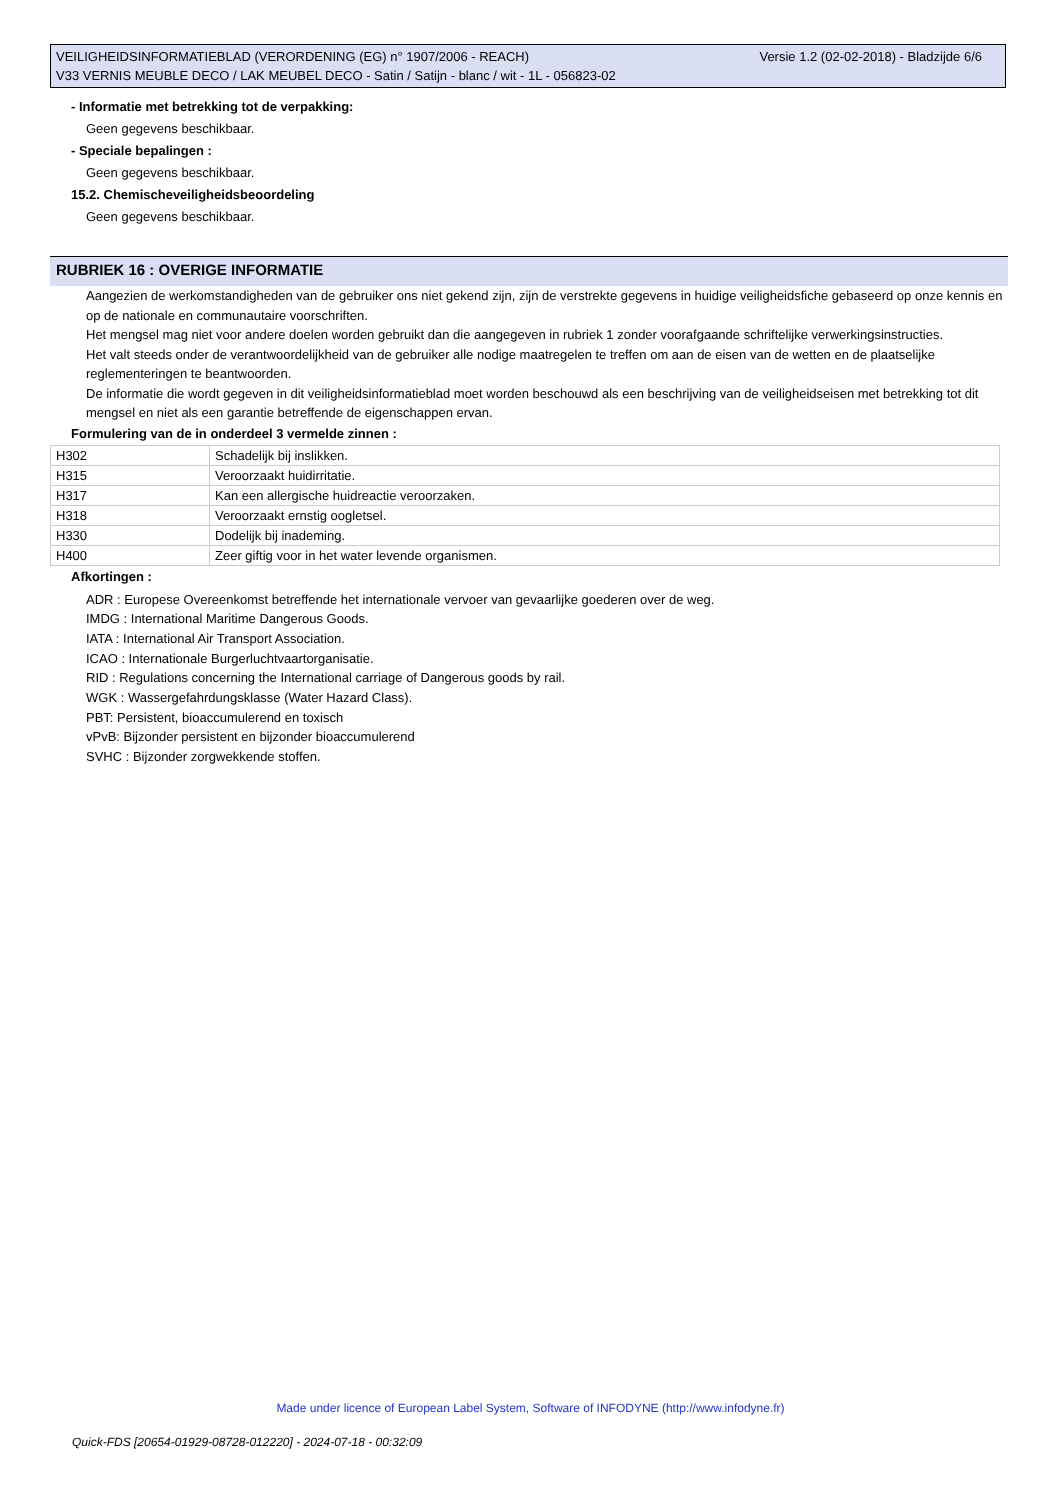Versie 1.2 (02-02-2018) - Bladzijde 6/6 VEILIGHEIDSINFORMATIEBLAD (VERORDENING (EG) n° 1907/2006 - REACH)
V33 VERNIS MEUBLE DECO / LAK MEUBEL DECO - Satin / Satijn - blanc / wit - 1L - 056823-02
- Informatie met betrekking tot de verpakking:
Geen gegevens beschikbaar.
- Speciale bepalingen :
Geen gegevens beschikbaar.
15.2. Chemischeveiligheidsbeoordeling
Geen gegevens beschikbaar.
RUBRIEK 16 : OVERIGE INFORMATIE
Aangezien de werkomstandigheden van de gebruiker ons niet gekend zijn, zijn de verstrekte gegevens in huidige veiligheidsfiche gebaseerd op onze kennis en op de nationale en communautaire voorschriften.
Het mengsel mag niet voor andere doelen worden gebruikt dan die aangegeven in rubriek 1 zonder voorafgaande schriftelijke verwerkingsinstructies.
Het valt steeds onder de verantwoordelijkheid van de gebruiker alle nodige maatregelen te treffen om aan de eisen van de wetten en de plaatselijke reglementeringen te beantwoorden.
De informatie die wordt gegeven in dit veiligheidsinformatieblad moet worden beschouwd als een beschrijving van de veiligheidseisen met betrekking tot dit mengsel en niet als een garantie betreffende de eigenschappen ervan.
Formulering van de in onderdeel 3 vermelde zinnen :
| H302 | Schadelijk bij inslikken. |
| H315 | Veroorzaakt huidirritatie. |
| H317 | Kan een allergische huidreactie veroorzaken. |
| H318 | Veroorzaakt ernstig oogletsel. |
| H330 | Dodelijk bij inademing. |
| H400 | Zeer giftig voor in het water levende organismen. |
Afkortingen :
ADR : Europese Overeenkomst betreffende het internationale vervoer van gevaarlijke goederen over de weg.
IMDG : International Maritime Dangerous Goods.
IATA : International Air Transport Association.
ICAO : Internationale Burgerluchtvaartorganisatie.
RID : Regulations concerning the International carriage of Dangerous goods by rail.
WGK : Wassergefahrdungsklasse (Water Hazard Class).
PBT: Persistent, bioaccumulerend en toxisch
vPvB: Bijzonder persistent en bijzonder bioaccumulerend
SVHC : Bijzonder zorgwekkende stoffen.
Made under licence of European Label System, Software of INFODYNE (http://www.infodyne.fr)
Quick-FDS [20654-01929-08728-012220] - 2024-07-18 - 00:32:09